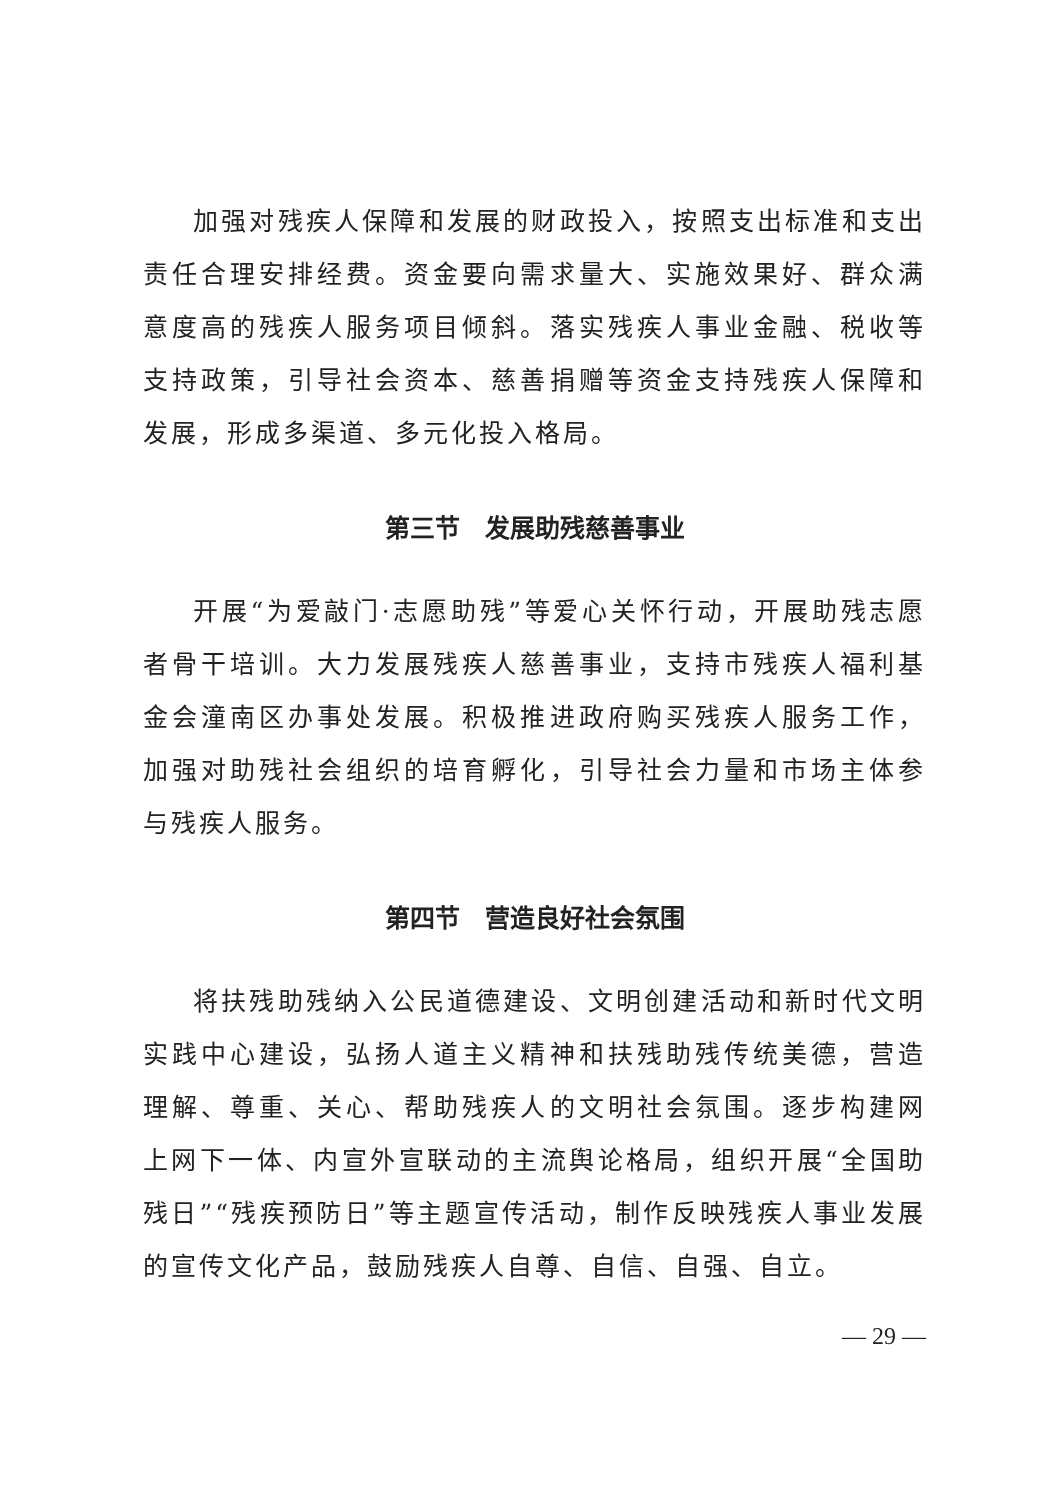加强对残疾人保障和发展的财政投入，按照支出标准和支出责任合理安排经费。资金要向需求量大、实施效果好、群众满意度高的残疾人服务项目倾斜。落实残疾人事业金融、税收等支持政策，引导社会资本、慈善捐赠等资金支持残疾人保障和发展，形成多渠道、多元化投入格局。
第三节　发展助残慈善事业
开展“为爱敲门·志愿助残”等爱心关怀行动，开展助残志愿者骨干培训。大力发展残疾人慈善事业，支持市残疾人福利基金会潼南区办事处发展。积极推进政府购买残疾人服务工作，加强对助残社会组织的培育孵化，引导社会力量和市场主体参与残疾人服务。
第四节　营造良好社会氛围
将扶残助残纳入公民道德建设、文明创建活动和新时代文明实践中心建设，弘扬人道主义精神和扶残助残传统美德，营造理解、尊重、关心、帮助残疾人的文明社会氛围。逐步构建网上网下一体、内宣外宣联动的主流舆论格局，组织开展“全国助残日”“残疾预防日”等主题宣传活动，制作反映残疾人事业发展的宣传文化产品，鼓励残疾人自尊、自信、自强、自立。
— 29 —